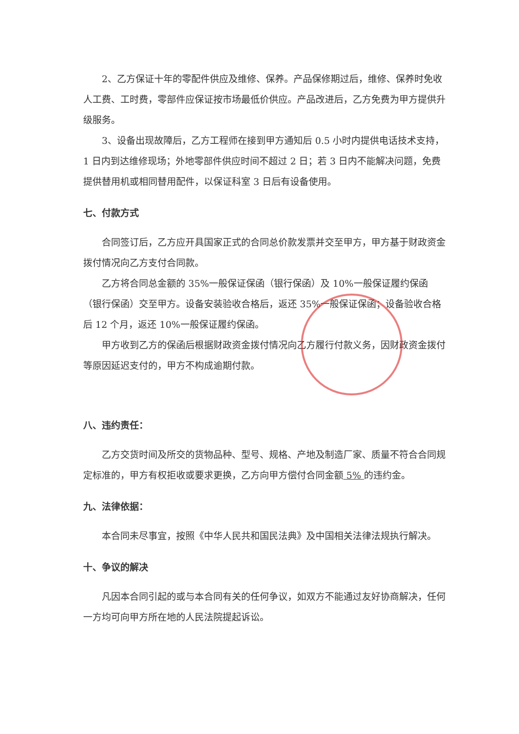2、乙方保证十年的零配件供应及维修、保养。产品保修期过后，维修、保养时免收人工费、工时费，零部件应保证按市场最低价供应。产品改进后，乙方免费为甲方提供升级服务。
3、设备出现故障后，乙方工程师在接到甲方通知后 0.5 小时内提供电话技术支持，1 日内到达维修现场；外地零部件供应时间不超过 2 日；若 3 日内不能解决问题，免费提供替用机或相同替用配件，以保证科室 3 日后有设备使用。
七、付款方式
合同签订后，乙方应开具国家正式的合同总价款发票并交至甲方，甲方基于财政资金拨付情况向乙方支付合同款。
乙方将合同总金额的 35%一般保证保函（银行保函）及 10%一般保证履约保函（银行保函）交至甲方。设备安装验收合格后，返还 35%一般保证保函；设备验收合格后 12 个月，返还 10%一般保证履约保函。
甲方收到乙方的保函后根据财政资金拨付情况向乙方履行付款义务，因财政资金拨付等原因延迟支付的，甲方不构成逾期付款。
八、违约责任：
乙方交货时间及所交的货物品种、型号、规格、产地及制造厂家、质量不符合合同规定标准的，甲方有权拒收或要求更换，乙方向甲方偿付合同金额 5% 的违约金。
九、法律依据：
本合同未尽事宜，按照《中华人民共和国民法典》及中国相关法律法规执行解决。
十、争议的解决
凡因本合同引起的或与本合同有关的任何争议，如双方不能通过友好协商解决，任何一方均可向甲方所在地的人民法院提起诉讼。